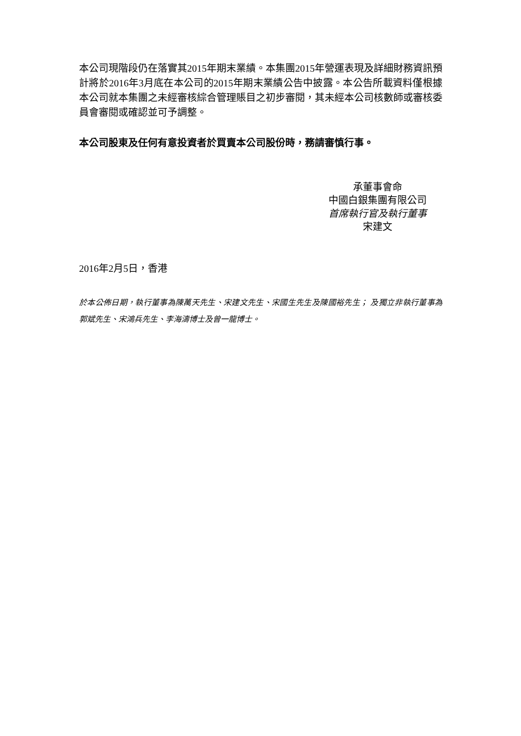本公司現階段仍在落實其2015年期末業績。本集團2015年營運表現及詳細財務資訊預計將於2016年3月底在本公司的2015年期末業績公告中披露。本公告所載資料僅根據本公司就本集團之未經審核綜合管理賬目之初步審閱，其未經本公司核數師或審核委員會審閱或確認並可予調整。
本公司股東及任何有意投資者於買賣本公司股份時，務請審慎行事。
承董事會命
中國白銀集團有限公司
首席執行官及執行董事
宋建文
2016年2月5日，香港
於本公佈日期，執行董事為陳萬天先生、宋建文先生、宋國生先生及陳國裕先生； 及獨立非執行董事為郭斌先生、宋鴻兵先生、李海濤博士及曾一龍博士。